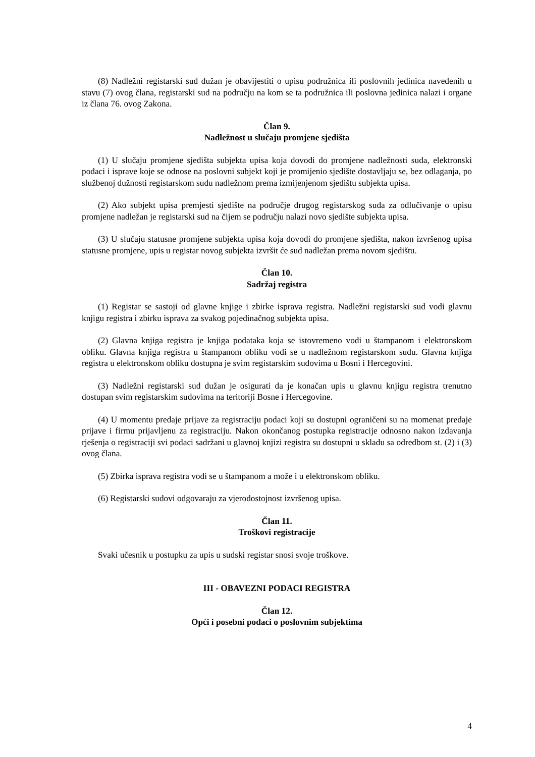(8) Nadležni registarski sud dužan je obavijestiti o upisu podružnica ili poslovnih jedinica navedenih u stavu (7) ovog člana, registarski sud na području na kom se ta podružnica ili poslovna jedinica nalazi i organe iz člana 76. ovog Zakona.
Član 9.
Nadležnost u slučaju promjene sjedišta
(1) U slučaju promjene sjedišta subjekta upisa koja dovodi do promjene nadležnosti suda, elektronski podaci i isprave koje se odnose na poslovni subjekt koji je promijenio sjedište dostavljaju se, bez odlaganja, po službenoj dužnosti registarskom sudu nadležnom prema izmijenjenom sjedištu subjekta upisa.
(2) Ako subjekt upisa premjesti sjedište na područje drugog registarskog suda za odlučivanje o upisu promjene nadležan je registarski sud na čijem se području nalazi novo sjedište subjekta upisa.
(3) U slučaju statusne promjene subjekta upisa koja dovodi do promjene sjedišta, nakon izvršenog upisa statusne promjene, upis u registar novog subjekta izvršit će sud nadležan prema novom sjedištu.
Član 10.
Sadržaj registra
(1) Registar se sastoji od glavne knjige i zbirke isprava registra. Nadležni registarski sud vodi glavnu knjigu registra i zbirku isprava za svakog pojedinačnog subjekta upisa.
(2) Glavna knjiga registra je knjiga podataka koja se istovremeno vodi u štampanom i elektronskom obliku. Glavna knjiga registra u štampanom obliku vodi se u nadležnom registarskom sudu. Glavna knjiga registra u elektronskom obliku dostupna je svim registarskim sudovima u Bosni i Hercegovini.
(3) Nadležni registarski sud dužan je osigurati da je konačan upis u glavnu knjigu registra trenutno dostupan svim registarskim sudovima na teritoriji Bosne i Hercegovine.
(4) U momentu predaje prijave za registraciju podaci koji su dostupni ograničeni su na momenat predaje prijave i firmu prijavljenu za registraciju. Nakon okončanog postupka registracije odnosno nakon izdavanja rješenja o registraciji svi podaci sadržani u glavnoj knjizi registra su dostupni u skladu sa odredbom st. (2) i (3) ovog člana.
(5) Zbirka isprava registra vodi se u štampanom a može i u elektronskom obliku.
(6) Registarski sudovi odgovaraju za vjerodostojnost izvršenog upisa.
Član 11.
Troškovi registracije
Svaki učesnik u postupku za upis u sudski registar snosi svoje troškove.
III - OBAVEZNI PODACI REGISTRA
Član 12.
Opći i posebni podaci o poslovnim subjektima
4